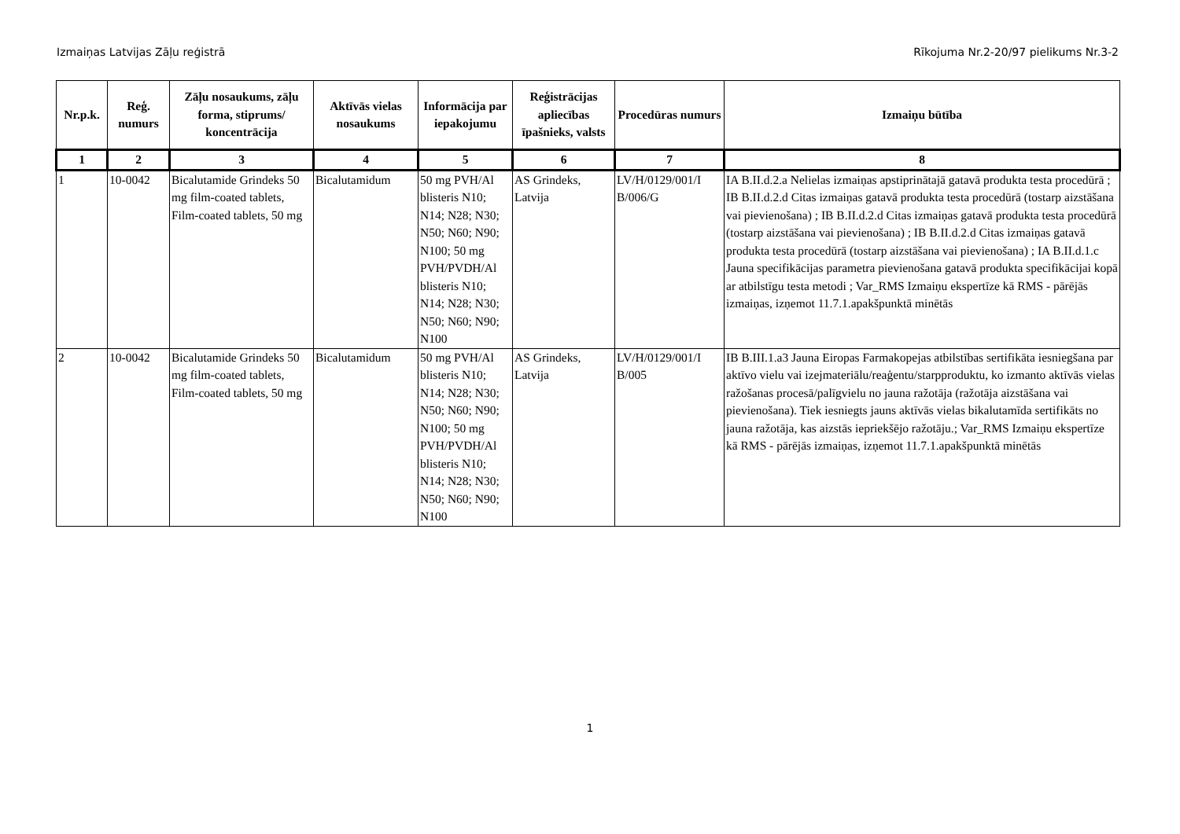Izmaiņas Latvijas Zāļu reģistrā Rīkojuma Nr.2-20/97 pielikums Nr.3-2
| Nr.p.k. | Reģ. numurs | Zāļu nosaukums, zāļu forma, stiprums/ koncentrācija | Aktīvās vielas nosaukums | Informācija par iepakojumu | Reģistrācijas apliecības īpašnieks, valsts | Procedūras numurs | Izmaiņu būtība |
| --- | --- | --- | --- | --- | --- | --- | --- |
| 1 | 2 | 3 | 4 | 5 | 6 | 7 | 8 |
| 1 | 10-0042 | Bicalutamide Grindeks 50 mg film-coated tablets, Film-coated tablets, 50 mg | Bicalutamidum | 50 mg PVH/Al blisteris N10; N14; N28; N30; N50; N60; N90; N100; 50 mg PVH/PVDH/Al blisteris N10; N14; N28; N30; N50; N60; N90; N100 | AS Grindeks, Latvija | LV/H/0129/001/I B/006/G | IA B.II.d.2.a Nelielas izmaiņas apstiprinātajā gatavā produkta testa procedūrā ; IB B.II.d.2.d Citas izmaiņas gatavā produkta testa procedūrā (tostarp aizstāšana vai pievienošana) ; IB B.II.d.2.d Citas izmaiņas gatavā produkta testa procedūrā (tostarp aizstāšana vai pievienošana) ; IB B.II.d.2.d Citas izmaiņas gatavā produkta testa procedūrā (tostarp aizstāšana vai pievienošana) ; IA B.II.d.1.c Jauna specifikācijas parametra pievienošana gatavā produkta specifikācijai kopā ar atbilstīgu testa metodi ; Var_RMS Izmaiņu ekspertīze kā RMS - pārējās izmaiņas, izņemot 11.7.1.apakšpunktā minētās |
| 2 | 10-0042 | Bicalutamide Grindeks 50 mg film-coated tablets, Film-coated tablets, 50 mg | Bicalutamidum | 50 mg PVH/Al blisteris N10; N14; N28; N30; N50; N60; N90; N100; 50 mg PVH/PVDH/Al blisteris N10; N14; N28; N30; N50; N60; N90; N100 | AS Grindeks, Latvija | LV/H/0129/001/I B/005 | IB B.III.1.a3 Jauna Eiropas Farmakopejas atbilstības sertifikāta iesniegšana par aktīvo vielu vai izejmateriālu/reaģentu/starpproduktu, ko izmanto aktīvās vielas ražošanas procesā/palīgvielu no jauna ražotāja (ražotāja aizstāšana vai pievienošana). Tiek iesniegts jauns aktīvās vielas bikalutamīda sertifikāts no jauna ražotāja, kas aizstās iepriekšējo ražotāju.; Var_RMS Izmaiņu ekspertīze kā RMS - pārējās izmaiņas, izņemot 11.7.1.apakšpunktā minētās |
1